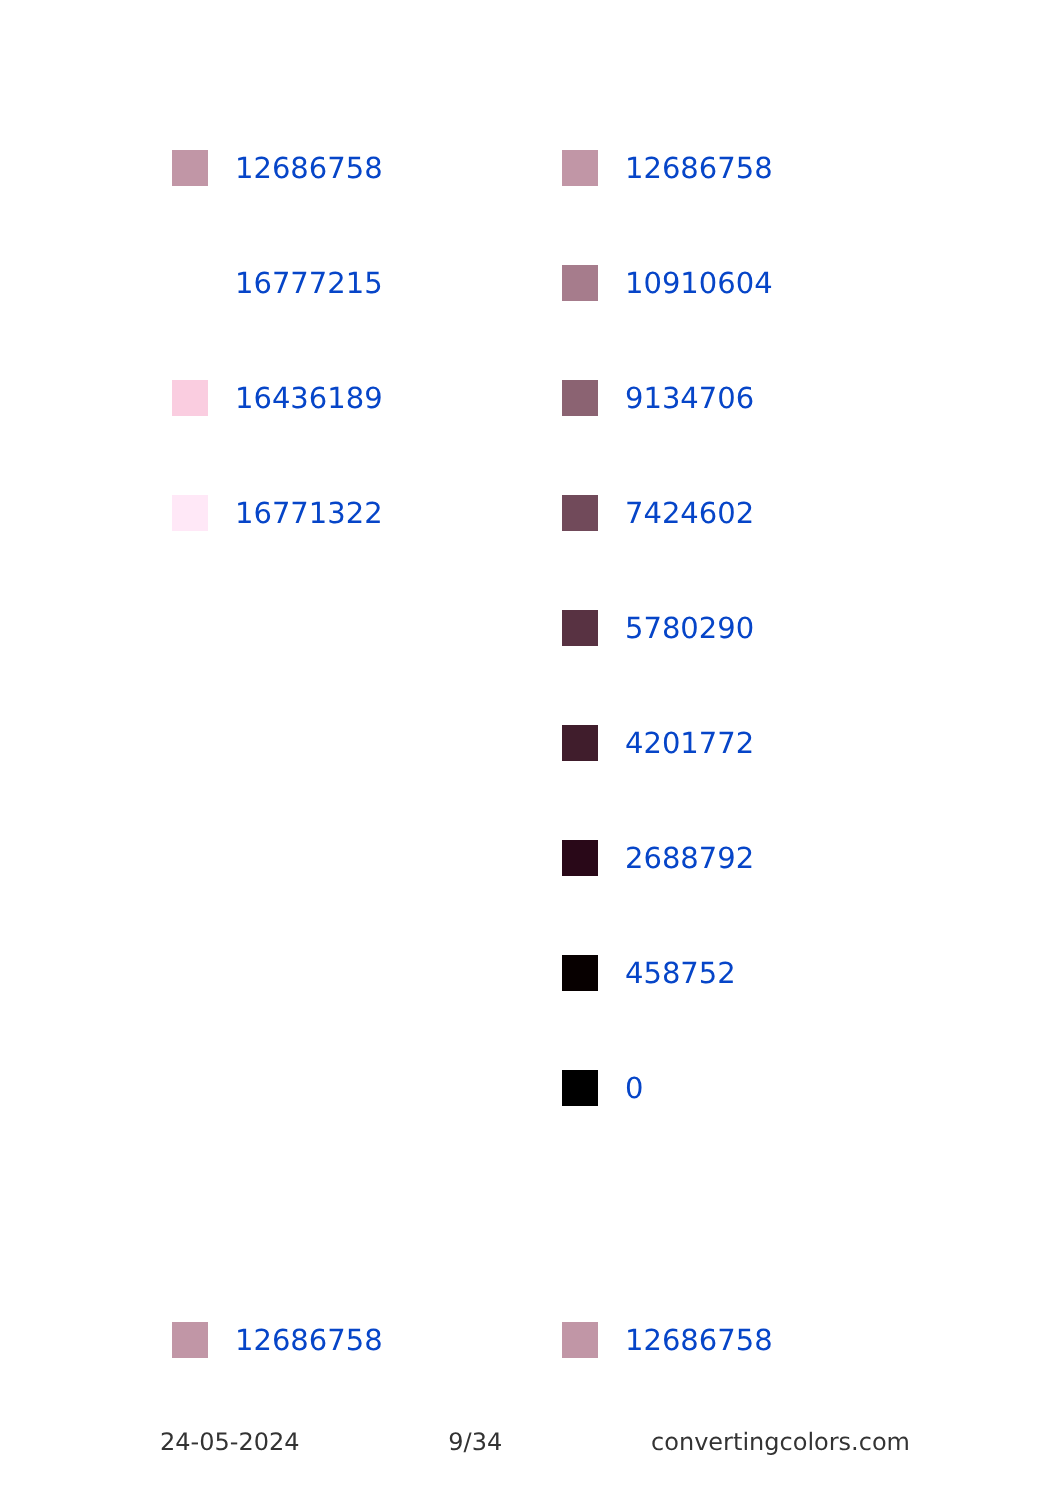12686758
16777215
16436189
16771322
12686758
10910604
9134706
7424602
5780290
4201772
2688792
458752
0
12686758 12686758
24-05-2024 9/34 convertingcolors.com